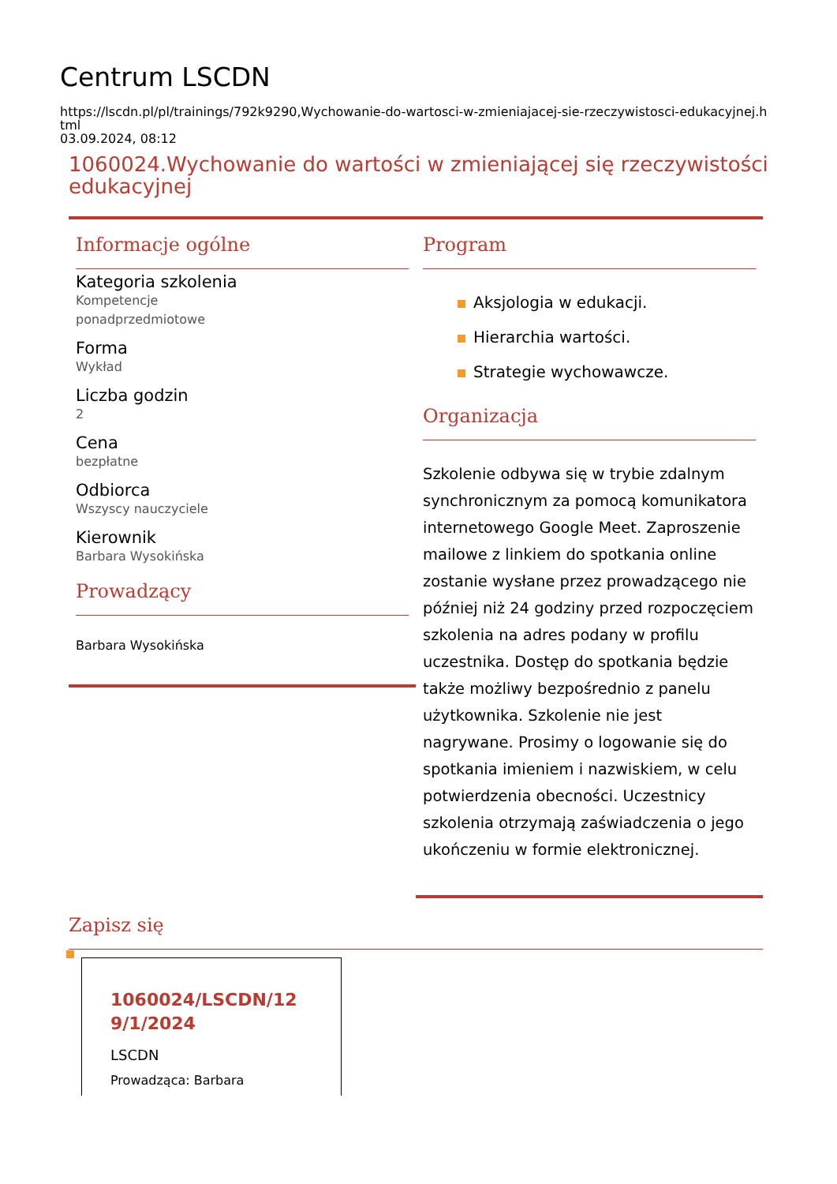Centrum LSCDN
https://lscdn.pl/pl/trainings/792k9290,Wychowanie-do-wartosci-w-zmieniajacej-sie-rzeczywistosci-edukacyjnej.html
03.09.2024, 08:12
1060024.Wychowanie do wartości w zmieniającej się rzeczywistości edukacyjnej
Informacje ogólne
Kategoria szkolenia
Kompetencje
ponadprzedmiotowe
Forma
Wykład
Liczba godzin
2
Cena
bezpłatne
Odbiorca
Wszyscy nauczyciele
Kierownik
Barbara Wysokińska
Prowadzący
Barbara Wysokińska
Program
Aksjologia w edukacji.
Hierarchia wartości.
Strategie wychowawcze.
Organizacja
Szkolenie odbywa się w trybie zdalnym synchronicznym za pomocą komunikatora internetowego Google Meet. Zaproszenie mailowe z linkiem do spotkania online zostanie wysłane przez prowadzącego nie później niż 24 godziny przed rozpoczęciem szkolenia na adres podany w profilu uczestnika. Dostęp do spotkania będzie także możliwy bezpośrednio z panelu użytkownika. Szkolenie nie jest nagrywane. Prosimy o logowanie się do spotkania imieniem i nazwiskiem, w celu potwierdzenia obecności. Uczestnicy szkolenia otrzymają zaświadczenia o jego ukończeniu w formie elektronicznej.
Zapisz się
1060024/LSCDN/12
9/1/2024
LSCDN
Prowadząca: Barbara